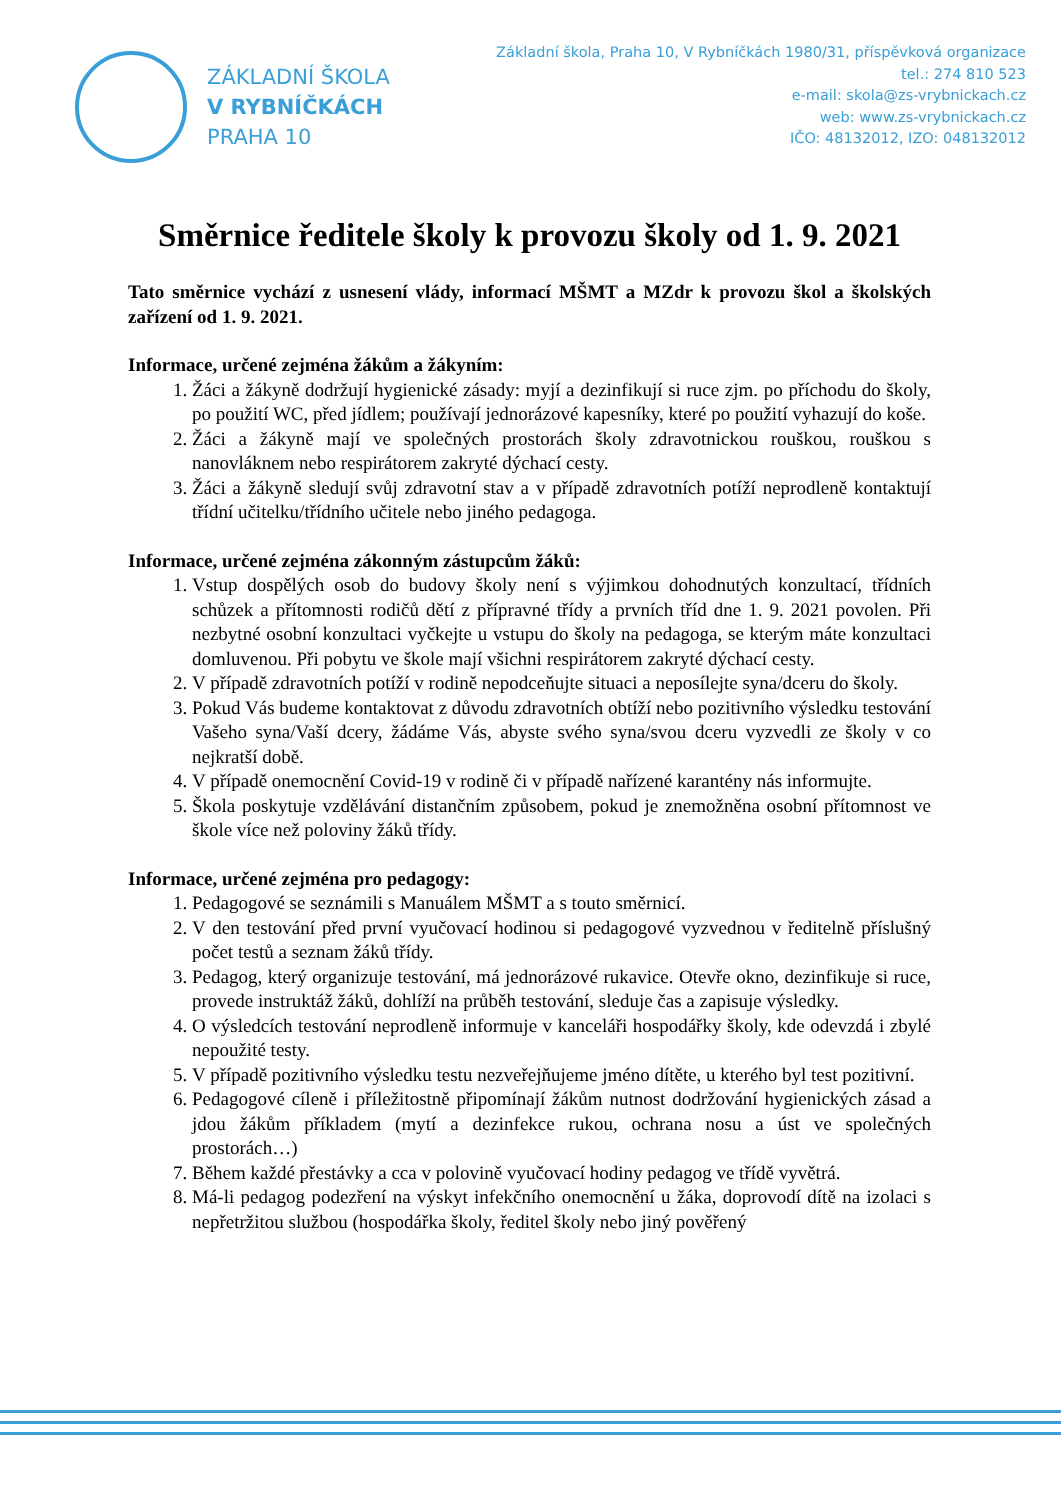ZÁKLADNÍ ŠKOLA
V RYBNÍČKÁCH
PRAHA 10
Základní škola, Praha 10, V Rybníčkách 1980/31, příspěvková organizace
tel.: 274 810 523
e-mail: skola@zs-vrybnickach.cz
web: www.zs-vrybnickach.cz
IČO: 48132012, IZO: 048132012
Směrnice ředitele školy k provozu školy od 1. 9. 2021
Tato směrnice vychází z usnesení vlády, informací MŠMT a MZdr k provozu škol a školských zařízení od 1. 9. 2021.
Informace, určené zejména žákům a žákyním:
1. Žáci a žákyně dodržují hygienické zásady: myjí a dezinfikují si ruce zjm. po příchodu do školy, po použití WC, před jídlem; používají jednorázové kapesníky, které po použití vyhazují do koše.
2. Žáci a žákyně mají ve společných prostorách školy zdravotnickou rouškou, rouškou s nanovláknem nebo respirátorem zakryté dýchací cesty.
3. Žáci a žákyně sledují svůj zdravotní stav a v případě zdravotních potíží neprodleně kontaktují třídní učitelku/třídního učitele nebo jiného pedagoga.
Informace, určené zejména zákonným zástupcům žáků:
1. Vstup dospělých osob do budovy školy není s výjimkou dohodnutých konzultací, třídních schůzek a přítomnosti rodičů dětí z přípravné třídy a prvních tříd dne 1. 9. 2021 povolen. Při nezbytné osobní konzultaci vyčkejte u vstupu do školy na pedagoga, se kterým máte konzultaci domluvenou. Při pobytu ve škole mají všichni respirátorem zakryté dýchací cesty.
2. V případě zdravotních potíží v rodině nepodceňujte situaci a neposílejte syna/dceru do školy.
3. Pokud Vás budeme kontaktovat z důvodu zdravotních obtíží nebo pozitivního výsledku testování Vašeho syna/Vaší dcery, žádáme Vás, abyste svého syna/svou dceru vyzvedli ze školy v co nejkratší době.
4. V případě onemocnění Covid-19 v rodině či v případě nařízené karantény nás informujte.
5. Škola poskytuje vzdělávání distančním způsobem, pokud je znemožněna osobní přítomnost ve škole více než poloviny žáků třídy.
Informace, určené zejména pro pedagogy:
1. Pedagogové se seznámili s Manuálem MŠMT a s touto směrnicí.
2. V den testování před první vyučovací hodinou si pedagogové vyzvednou v ředitelně příslušný počet testů a seznam žáků třídy.
3. Pedagog, který organizuje testování, má jednorázové rukavice. Otevře okno, dezinfikuje si ruce, provede instruktáž žáků, dohlíží na průběh testování, sleduje čas a zapisuje výsledky.
4. O výsledcích testování neprodleně informuje v kanceláři hospodářky školy, kde odevzdá i zbylé nepoužité testy.
5. V případě pozitivního výsledku testu nezveřejňujeme jméno dítěte, u kterého byl test pozitivní.
6. Pedagogové cíleně i příležitostně připomínají žákům nutnost dodržování hygienických zásad a jdou žákům příkladem (mytí a dezinfekce rukou, ochrana nosu a úst ve společných prostorách…)
7. Během každé přestávky a cca v polovině vyučovací hodiny pedagog ve třídě vyvětrá.
8. Má-li pedagog podezření na výskyt infekčního onemocnění u žáka, doprovodí dítě na izolaci s nepřetržitou službou (hospodářka školy, ředitel školy nebo jiný pověřený